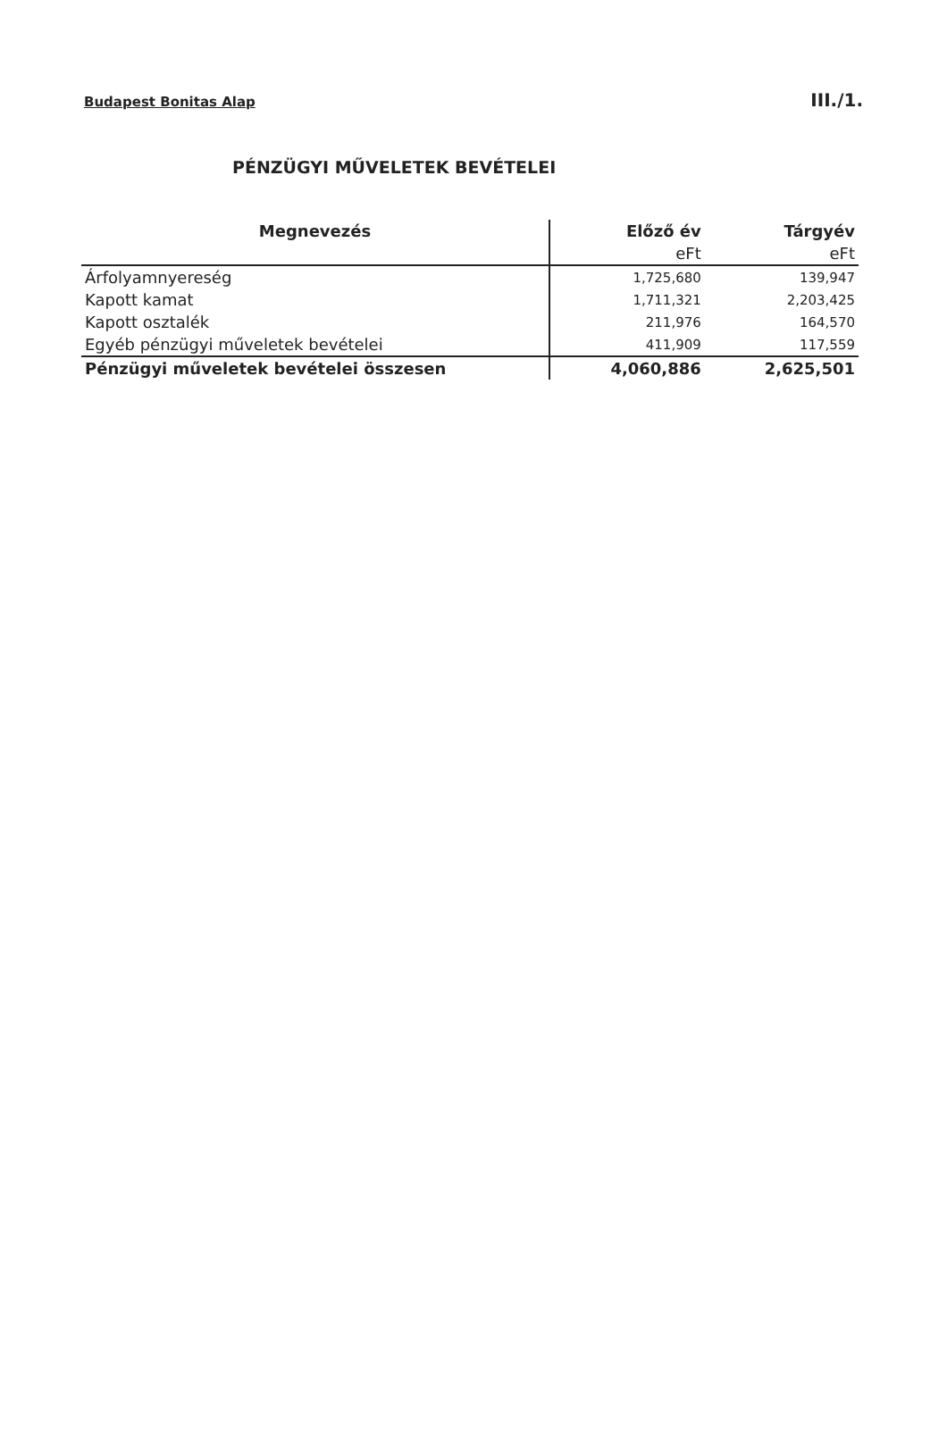Budapest Bonitas Alap III./1.
PÉNZÜGYI MŰVELETEK BEVÉTELEI
| Megnevezés | Előző év | Tárgyév |
| --- | --- | --- |
| | eFt | eFt |
| Árfolyamnyereség | 1,725,680 | 139,947 |
| Kapott kamat | 1,711,321 | 2,203,425 |
| Kapott osztalék | 211,976 | 164,570 |
| Egyéb pénzügyi műveletek bevételei | 411,909 | 117,559 |
| Pénzügyi műveletek bevételei összesen | 4,060,886 | 2,625,501 |